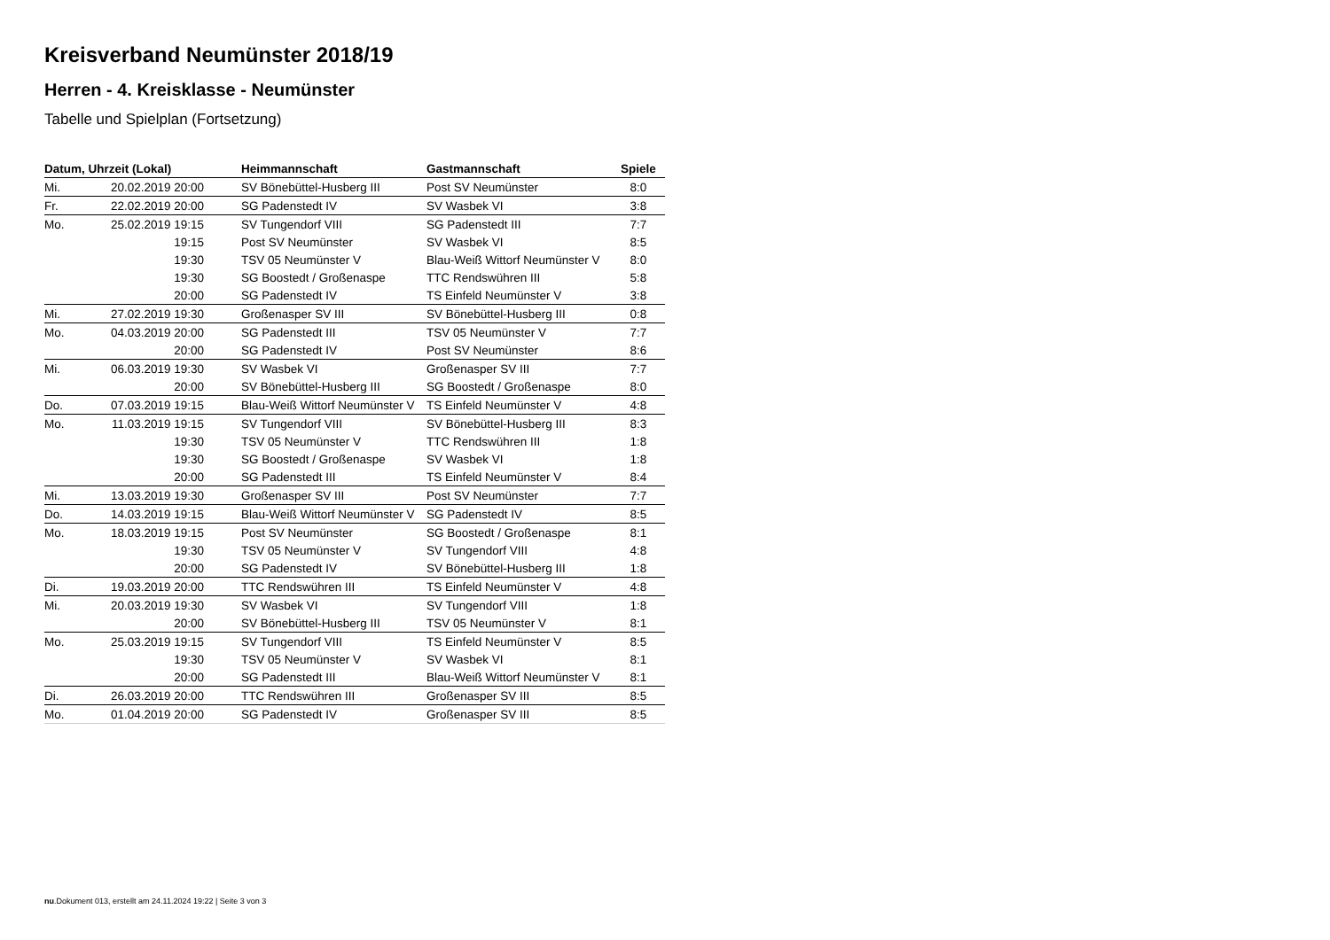Kreisverband Neumünster 2018/19
Herren - 4. Kreisklasse - Neumünster
Tabelle und Spielplan (Fortsetzung)
| Datum, Uhrzeit (Lokal) | | Heimmannschaft | Gastmannschaft | Spiele |
| --- | --- | --- | --- | --- |
| Mi. | 20.02.2019 20:00 | SV Bönebüttel-Husberg III | Post SV Neumünster | 8:0 |
| Fr. | 22.02.2019 20:00 | SG Padenstedt IV | SV Wasbek VI | 3:8 |
| Mo. | 25.02.2019 19:15 | SV Tungendorf VIII | SG Padenstedt III | 7:7 |
| | 19:15 | Post SV Neumünster | SV Wasbek VI | 8:5 |
| | 19:30 | TSV 05 Neumünster V | Blau-Weiß Wittorf Neumünster V | 8:0 |
| | 19:30 | SG Boostedt / Großenaspe | TTC Rendswühren III | 5:8 |
| | 20:00 | SG Padenstedt IV | TS Einfeld Neumünster V | 3:8 |
| Mi. | 27.02.2019 19:30 | Großenasper SV III | SV Bönebüttel-Husberg III | 0:8 |
| Mo. | 04.03.2019 20:00 | SG Padenstedt III | TSV 05 Neumünster V | 7:7 |
| | 20:00 | SG Padenstedt IV | Post SV Neumünster | 8:6 |
| Mi. | 06.03.2019 19:30 | SV Wasbek VI | Großenasper SV III | 7:7 |
| | 20:00 | SV Bönebüttel-Husberg III | SG Boostedt / Großenaspe | 8:0 |
| Do. | 07.03.2019 19:15 | Blau-Weiß Wittorf Neumünster V | TS Einfeld Neumünster V | 4:8 |
| Mo. | 11.03.2019 19:15 | SV Tungendorf VIII | SV Bönebüttel-Husberg III | 8:3 |
| | 19:30 | TSV 05 Neumünster V | TTC Rendswühren III | 1:8 |
| | 19:30 | SG Boostedt / Großenaspe | SV Wasbek VI | 1:8 |
| | 20:00 | SG Padenstedt III | TS Einfeld Neumünster V | 8:4 |
| Mi. | 13.03.2019 19:30 | Großenasper SV III | Post SV Neumünster | 7:7 |
| Do. | 14.03.2019 19:15 | Blau-Weiß Wittorf Neumünster V | SG Padenstedt IV | 8:5 |
| Mo. | 18.03.2019 19:15 | Post SV Neumünster | SG Boostedt / Großenaspe | 8:1 |
| | 19:30 | TSV 05 Neumünster V | SV Tungendorf VIII | 4:8 |
| | 20:00 | SG Padenstedt IV | SV Bönebüttel-Husberg III | 1:8 |
| Di. | 19.03.2019 20:00 | TTC Rendswühren III | TS Einfeld Neumünster V | 4:8 |
| Mi. | 20.03.2019 19:30 | SV Wasbek VI | SV Tungendorf VIII | 1:8 |
| | 20:00 | SV Bönebüttel-Husberg III | TSV 05 Neumünster V | 8:1 |
| Mo. | 25.03.2019 19:15 | SV Tungendorf VIII | TS Einfeld Neumünster V | 8:5 |
| | 19:30 | TSV 05 Neumünster V | SV Wasbek VI | 8:1 |
| | 20:00 | SG Padenstedt III | Blau-Weiß Wittorf Neumünster V | 8:1 |
| Di. | 26.03.2019 20:00 | TTC Rendswühren III | Großenasper SV III | 8:5 |
| Mo. | 01.04.2019 20:00 | SG Padenstedt IV | Großenasper SV III | 8:5 |
nu.Dokument 013, erstellt am 24.11.2024 19:22 | Seite 3 von 3